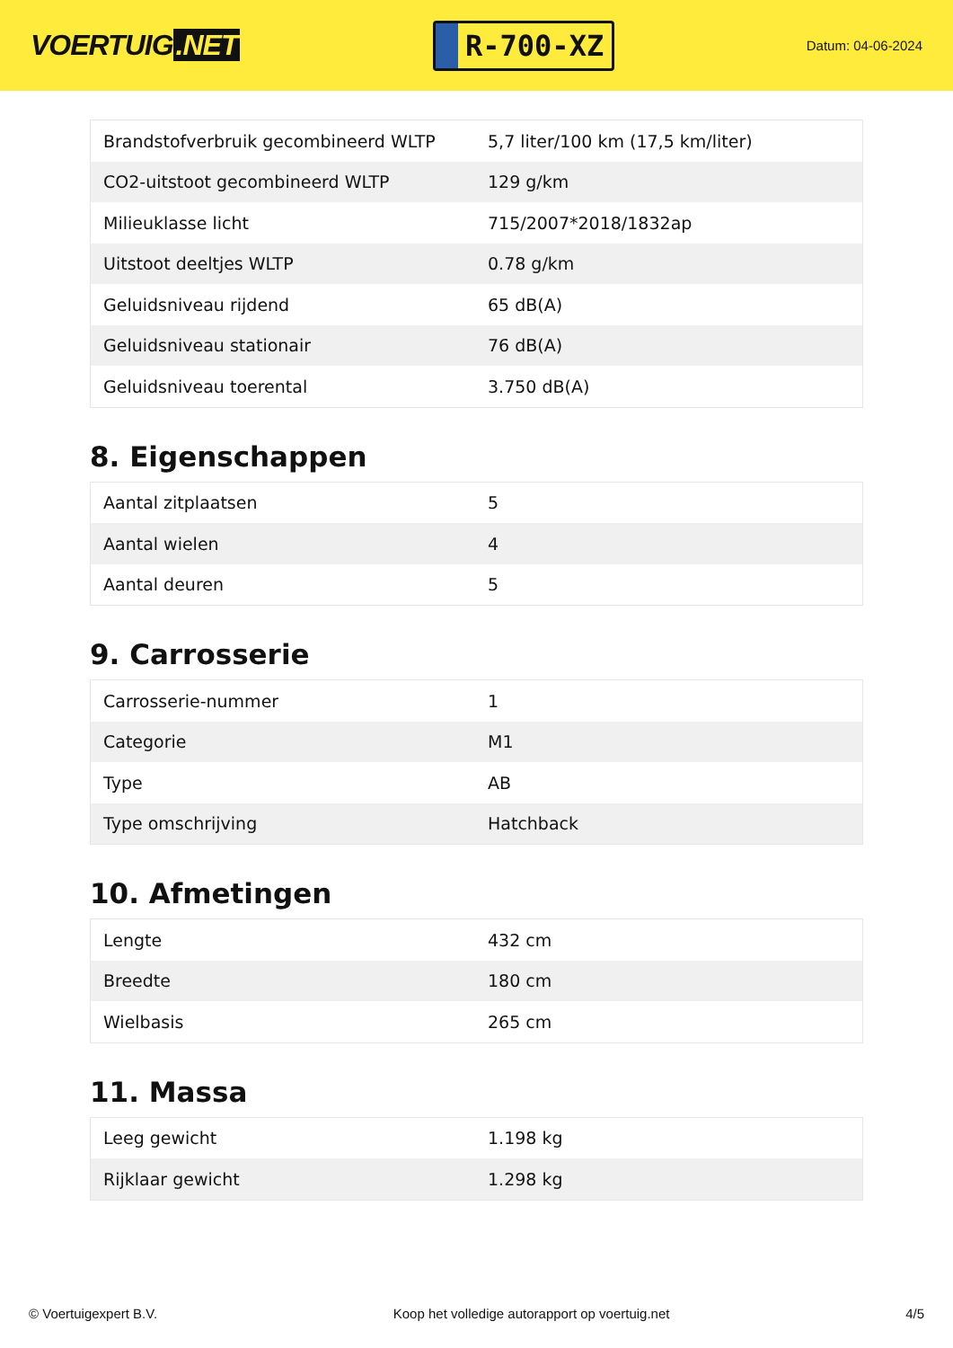VOERTUIG.NET
R-700-XZ
Datum: 04-06-2024
| Brandstofverbruik gecombineerd WLTP | 5,7 liter/100 km (17,5 km/liter) |
| CO2-uitstoot gecombineerd WLTP | 129 g/km |
| Milieuklasse licht | 715/2007*2018/1832ap |
| Uitstoot deeltjes WLTP | 0.78 g/km |
| Geluidsniveau rijdend | 65 dB(A) |
| Geluidsniveau stationair | 76 dB(A) |
| Geluidsniveau toerental | 3.750 dB(A) |
8. Eigenschappen
| Aantal zitplaatsen | 5 |
| Aantal wielen | 4 |
| Aantal deuren | 5 |
9. Carrosserie
| Carrosserie-nummer | 1 |
| Categorie | M1 |
| Type | AB |
| Type omschrijving | Hatchback |
10. Afmetingen
| Lengte | 432 cm |
| Breedte | 180 cm |
| Wielbasis | 265 cm |
11. Massa
| Leeg gewicht | 1.198 kg |
| Rijklaar gewicht | 1.298 kg |
© Voertuigexpert B.V. Koop het volledige autorapport op voertuig.net 4/5